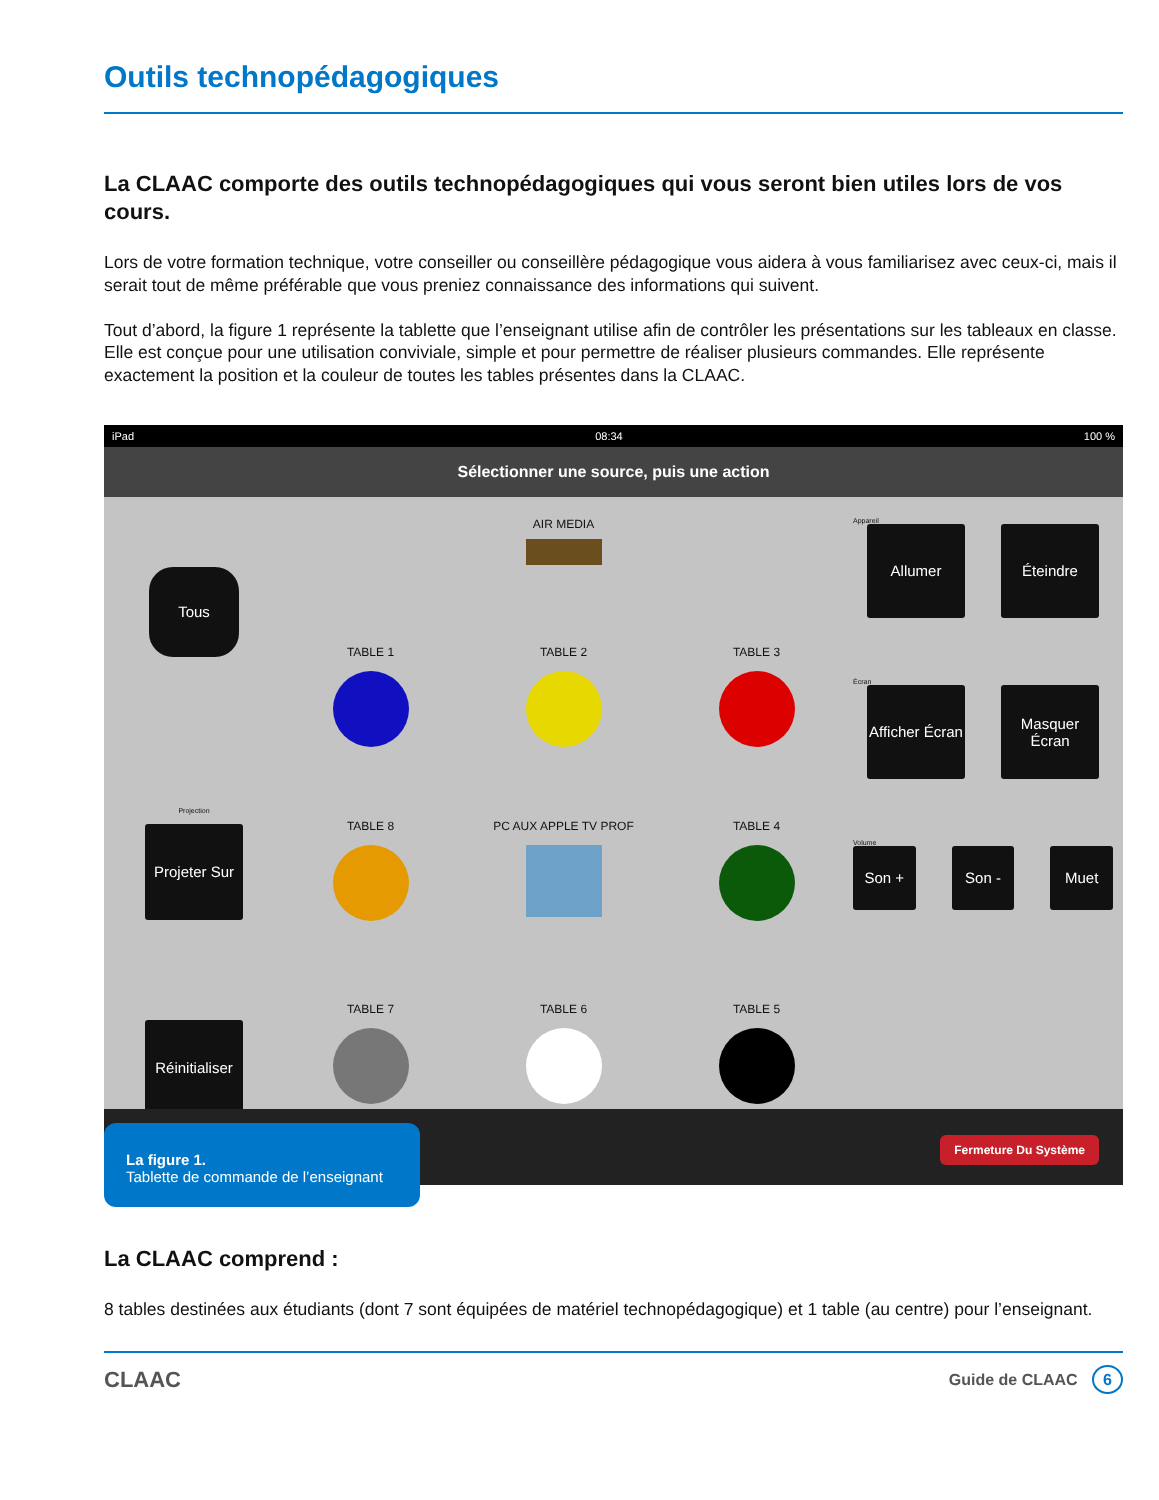Outils technopédagogiques
La CLAAC comporte des outils technopédagogiques qui vous seront bien utiles lors de vos cours.
Lors de votre formation technique, votre conseiller ou conseillère pédagogique vous aidera à vous familiarisez avec ceux-ci, mais il serait tout de même préférable que vous preniez connaissance des informations qui suivent.
Tout d’abord, la figure 1 représente la tablette que l’enseignant utilise afin de contrôler les présentations sur les tableaux en classe. Elle est conçue pour une utilisation conviviale, simple et pour permettre de réaliser plusieurs commandes. Elle représente exactement la position et la couleur de toutes les tables présentes dans la CLAAC.
iPad 08:34 100 %
Sélectionner une source, puis une action
Tous
Projection
Projeter Sur
Réinitialiser
AIR MEDIA
TABLE 1
TABLE 2
TABLE 3
TABLE 8
PC AUX APPLE TV PROF
TABLE 4
TABLE 7
TABLE 6
TABLE 5
Appareil
Allumer Éteindre
Écran
Afficher Écran
Masquer Écran
Volume
Son + Son - Muet
La figure 1.
Tablette de commande de l’enseignant
Fermeture Du Système
La CLAAC comprend :
8 tables destinées aux étudiants (dont 7 sont équipées de matériel technopédagogique) et 1 table (au centre) pour l’enseignant.
CLAAC Guide de CLAAC 6